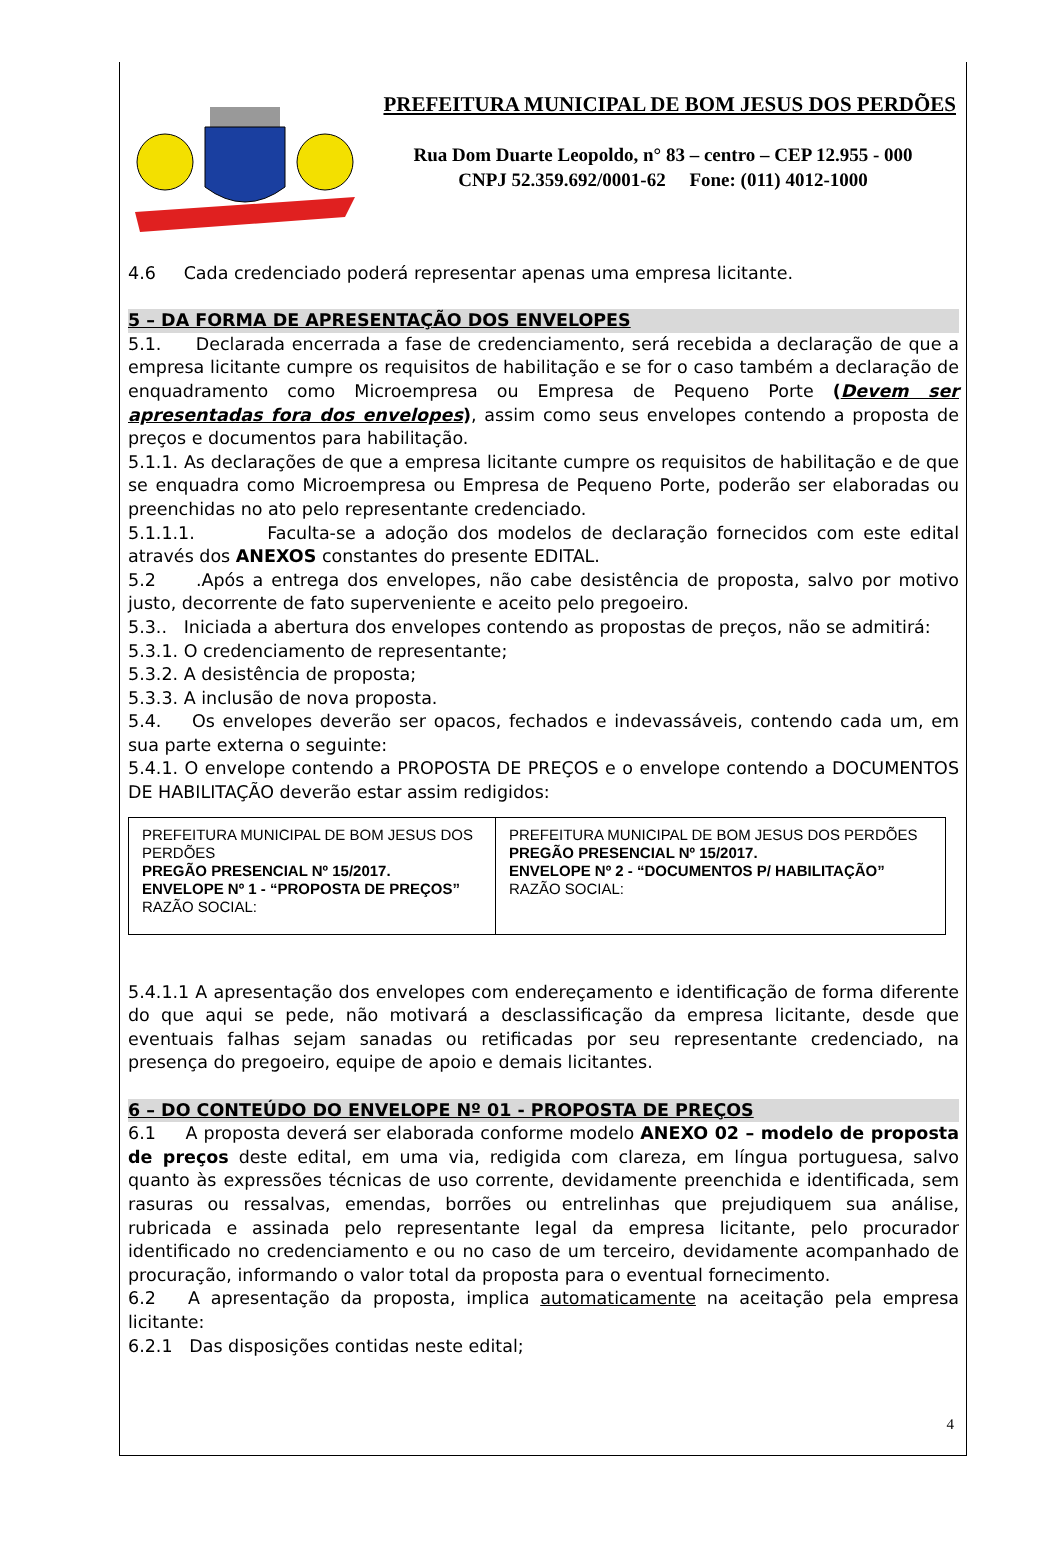PREFEITURA MUNICIPAL DE BOM JESUS DOS PERDÕES
Rua Dom Duarte Leopoldo, n° 83 – centro – CEP 12.955 - 000
CNPJ 52.359.692/0001-62 Fone: (011) 4012-1000
4.6 Cada credenciado poderá representar apenas uma empresa licitante.
5 – DA FORMA DE APRESENTAÇÃO DOS ENVELOPES
5.1. Declarada encerrada a fase de credenciamento, será recebida a declaração de que a empresa licitante cumpre os requisitos de habilitação e se for o caso também a declaração de enquadramento como Microempresa ou Empresa de Pequeno Porte (Devem ser apresentadas fora dos envelopes), assim como seus envelopes contendo a proposta de preços e documentos para habilitação.
5.1.1. As declarações de que a empresa licitante cumpre os requisitos de habilitação e de que se enquadra como Microempresa ou Empresa de Pequeno Porte, poderão ser elaboradas ou preenchidas no ato pelo representante credenciado.
5.1.1.1. Faculta-se a adoção dos modelos de declaração fornecidos com este edital através dos ANEXOS constantes do presente EDITAL.
5.2 .Após a entrega dos envelopes, não cabe desistência de proposta, salvo por motivo justo, decorrente de fato superveniente e aceito pelo pregoeiro.
5.3.. Iniciada a abertura dos envelopes contendo as propostas de preços, não se admitirá:
5.3.1. O credenciamento de representante;
5.3.2. A desistência de proposta;
5.3.3. A inclusão de nova proposta.
5.4. Os envelopes deverão ser opacos, fechados e indevassáveis, contendo cada um, em sua parte externa o seguinte:
5.4.1. O envelope contendo a PROPOSTA DE PREÇOS e o envelope contendo a DOCUMENTOS DE HABILITAÇÃO deverão estar assim redigidos:
| PREFEITURA MUNICIPAL DE BOM JESUS DOS PERDÕES PREGÃO PRESENCIAL Nº 15/2017. ENVELOPE Nº 1 - “PROPOSTA DE PREÇOS” RAZÃO SOCIAL: | PREFEITURA MUNICIPAL DE BOM JESUS DOS PERDÕES PREGÃO PRESENCIAL Nº 15/2017. ENVELOPE Nº 2 - “DOCUMENTOS P/ HABILITAÇÃO” RAZÃO SOCIAL: |
5.4.1.1 A apresentação dos envelopes com endereçamento e identificação de forma diferente do que aqui se pede, não motivará a desclassificação da empresa licitante, desde que eventuais falhas sejam sanadas ou retificadas por seu representante credenciado, na presença do pregoeiro, equipe de apoio e demais licitantes.
6 – DO CONTEÚDO DO ENVELOPE Nº 01 - PROPOSTA DE PREÇOS
6.1 A proposta deverá ser elaborada conforme modelo ANEXO 02 – modelo de proposta de preços deste edital, em uma via, redigida com clareza, em língua portuguesa, salvo quanto às expressões técnicas de uso corrente, devidamente preenchida e identificada, sem rasuras ou ressalvas, emendas, borrões ou entrelinhas que prejudiquem sua análise, rubricada e assinada pelo representante legal da empresa licitante, pelo procurador identificado no credenciamento e ou no caso de um terceiro, devidamente acompanhado de procuração, informando o valor total da proposta para o eventual fornecimento.
6.2 A apresentação da proposta, implica automaticamente na aceitação pela empresa licitante:
6.2.1 Das disposições contidas neste edital;
4